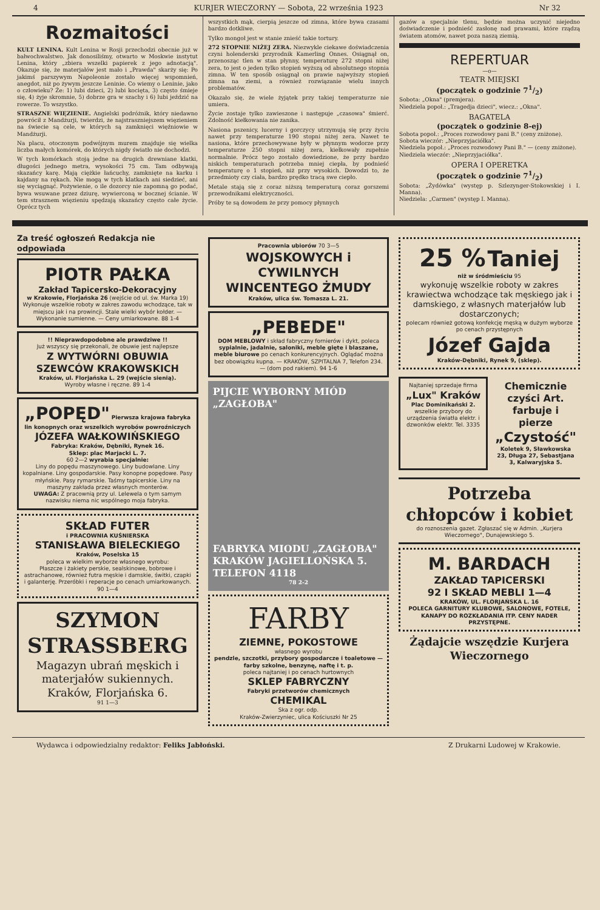4 KURJER WIECZORNY — Sobota, 22 września 1923 Nr 32
Rozmaitości
KULT LENINA. Kult Lenina w Rosji przechodzi obecnie już w bałwochwalstwo. Jak donosiliśmy, otwarto w Moskwie instytut Lenina, który „zbiera wszelki papierek z jego adnotacją". Okazuje się, że materjałów jest mało i „Prawda" skarży się: Po jakimś parszywym Napoleonie zostało więcej wspomnień, anegdot, niż po żywym jeszcze Leninie. Co wiemy o Leninie, jako o człowieku? Że: 1) lubi dzieci, 2) lubi kocięta, 3) często śmieje się, 4) żyje skromnie, 5) dobrze gra w szachy i 6) lubi jeździć na rowerze. To wszystko.
STRASZNE WIĘZIENIE. Angielski podróżnik, który niedawno powrócił z Mandżurji, twierdzi, że najstraszniejszem więzieniem na świecie są cele, w których są zamknięci więźniowie w Mandżurji.
Na placu, otoczonym podwójnym murem znajduje się wielka liczba małych komórek, do których nigdy światło nie dochodzi.
W tych komórkach stoją jedne na drugich drewniane klatki, długości jednego metra, wysokości 75 cm. Tam odbywają skazańcy karę. Mają ciężkie łańcuchy, zamknięte na karku i kajdany na rękach. Nie mogą w tych klatkach ani siedzieć, ani się wyciągnąć. Pożywienie, o ile dozorcy nie zapomną go podać, bywa wsuwane przez dziurę, wywierconą w bocznej ścianie. W tem strasznem więzieniu spędzają skazańcy często całe życie. Oprócz tych
wszystkich mąk, cierpią jeszcze od zimna, które bywa czasami bardzo dotkliwe.
Tylko mongoł jest w stanie znieść takie tortury.
272 STOPNIE NIŻEJ ZERA. Niezwykle ciekawe doświadczenia czyni holenderski przyrodnik Kamerling Onnes. Osiągnął on, przenosząc tlen w stan płynny, temperaturę 272 stopni niżej zera, to jest o jeden tylko stopień wyższą od absolutnego stopnia zimna. W ten sposób osiągnął on prawie najwyższy stopień zimna na ziemi, a również rozwiązanie wielu innych problematów.
Okazało się, że wiele żyjątek przy takiej temperaturze nie umiera.
Życie zostaje tylko zawieszone i następuje „czasowa" śmierć. Zdolność kiełkowania nie zanika.
Nasiona pszenicy, lucerny i gorczycy utrzymują się przy życiu nawet przy temperaturze 190 stopni niżej zera. Nawet te nasiona, które przechowywane były w płynnym wodorze przy temperaturze 250 stopni niżej zera, kiełkowały zupełnie normalnie. Prócz tego zostało dowiedzione, że przy bardzo niskich temperaturach potrzeba mniej ciepła, by podnieść temperaturę o 1 stopień, niż przy wysokich. Dowodzi to, że przedmioty czy ciała, bardzo prędko tracą swe ciepło.
Metale stają się z coraz niższą temperaturą coraz gorszemi przewodnikami elektryczności.
Próby te są dowodem że przy pomocy płynnych
gazów a specjalnie tlenu, będzie można uczynić niejedno doświadczenie i podnieść zasłonę nad prawami, które rządzą światem atomów, nawet poza naszą ziemią.
REPERTUAR
—o—
TEATR MIEJSKI
(początek o godzinie 71/2)
Sobota: „Okna" (premjera).
Niedziela popoł.: „Tragedja dzieci", wiecz.: „Okna".
BAGATELA
(początek o godzinie 8-ej)
Sobota popoł.: „Proces rozwodowy pani B." (ceny zniżone).
Sobota wieczór: „Nieprzyjaciółka".
Niedziela popoł.: „Proces rozwodowy Pani B." — (ceny zniżone).
Niedziela wieczór: „Nieprzyjaciółka".
OPERA I OPERETKA
(początek o godzinie 71/2)
Sobota: „Żydówka" (występ p. Szlezynger-Stokowskiej i I. Manna).
Niedziela: „Carmen" (występ I. Manna).
Za treść ogłoszeń Redakcja nie odpowiada
PIOTR PAŁKA
Zakład Tapicersko-Dekoracyjny
w Krakowie, Florjańska 26 (wejście od ul. św. Marka 19) Wykonuje wszelkie roboty w zakres zawodu wchodzące, tak w miejscu jak i na prowincji. Stale wielki wybór kołder. — Wykonanie sumienne. — Ceny umiarkowane. 88 1-4
!! Nieprawdopodobne ale prawdziwe !!
Już wszyscy się przekonali, że obuwie jest najlepsze
Z WYTWÓRNI OBUWIA SZEWCÓW KRAKOWSKICH
Kraków, ul. Florjańska L. 29 (wejście sienią).
Wyroby własne i ręczne. 89 1-4
„POPĘD" Pierwsza krajowa fabryka lin konopnych oraz wszelkich wyrobów powroźniczych
JÓZEFA WAŁKOWIŃSKIEGO
Fabryka: Kraków, Dębniki, Rynek 16.
Sklep: plac Marjacki L. 7.
60 2—2 wyrabia specjalnie:
Liny do popędu maszynowego. Liny budowlane. Liny kopalniane. Liny gospodarskie. Pasy konopne popędowe. Pasy młyńskie. Pasy rymarskie. Taśmy tapicerskie. Liny na maszyny zakłada przez własnych monterów.
UWAGA: Z pracownią przy ul. Lelewela o tym samym nazwisku niema nic wspólnego moja fabryka.
SKŁAD FUTER
i PRACOWNIA KUŚNIERSKA
STANISŁAWA BIELECKIEGO
Kraków, Poselska 15
poleca w wielkim wyborze własnego wyrobu:
Płaszcze i żakiety perskie, sealskinowe, bobrowe i astrachanowe, również futra męskie i damskie, świtki, czapki i galanterję. Przeróbki i reperacje po cenach umiarkowanych. 90 1—4
SZYMON STRASSBERG
Magazyn ubrań męskich i materjałów sukiennych.
Kraków, Florjańska 6.
91 1—3
Pracownia ubiorów 70 3—5
WOJSKOWYCH i CYWILNYCH
WINCENTEGO ŻMUDY
Kraków, ulica św. Tomasza L. 21.
„PEBEDE"
DOM MEBLOWY i skład fabryczny fornierów i dykt, poleca sypialnie, jadalnie, saloniki, meble gięte i blaszane, meble biurowe po cenach konkurencyjnych. Oglądać można bez obowiązku kupna. — KRAKÓW, SZPITALNA 7, Telefon 234. — (dom pod rakiem). 94 1-6
PIJCIE WYBORNY MIÓD „ZAGŁOBA"
FABRYKA MIODU „ZAGŁOBA" KRAKÓW JAGIELLOŃSKA 5. TELEFON 4118
78 2-2
FARBY
ZIEMNE, POKOSTOWE
własnego wyrobu
pendzle, szczotki, przybory gospodarcze i toaletowe — farby szkolne, benzynę, naftę i t. p.
poleca najtaniej i po cenach hurtownych
SKLEP FABRYCZNY
Fabryki przetworów chemicznych
CHEMIKAL
Ska z ogr. odp.
Kraków-Zwierzyniec, ulica Kościuszki Nr 25
25 % Taniej
niż w śródmieściu 95
wykonuję wszelkie roboty w zakres krawiectwa wchodzące tak męskiego jak i damskiego, z własnych materjałów lub dostarczonych;
polecam również gotową konfekcję męską w dużym wyborze po cenach przystępnych
Józef Gajda
Kraków-Dębniki, Rynek 9, (sklep).
Najtaniej sprzedaje firma
„Lux" Kraków
Plac Dominikański 2.
wszelkie przybory do urządzenia światła elektr. i dzwonków elektr. Tel. 3335
Chemicznie czyści Art. farbuje i pierze
„Czystość"
Koletek 9, Sławkowska 23, Długa 27, Sebastjana 3, Kalwaryjska 5.
Potrzeba chłopców i kobiet
do roznoszenia gazet. Zgłaszać się w Admin. „Kurjera Wieczornego", Dunajewskiego 5.
M. BARDACH
ZAKŁAD TAPICERSKI
92 I SKŁAD MEBLI 1—4
KRAKÓW, UL. FLORJAŃSKA L. 16
POLECA GARNITURY KLUBOWE, SALONOWE, FOTELE, KANAPY DO ROZKŁADANIA ITP. CENY NADER PRZYSTĘPNE.
Żądajcie wszędzie Kurjera Wieczornego
Wydawca i odpowiedzialny redaktor: Feliks Jabłoński. Z Drukarni Ludowej w Krakowie.